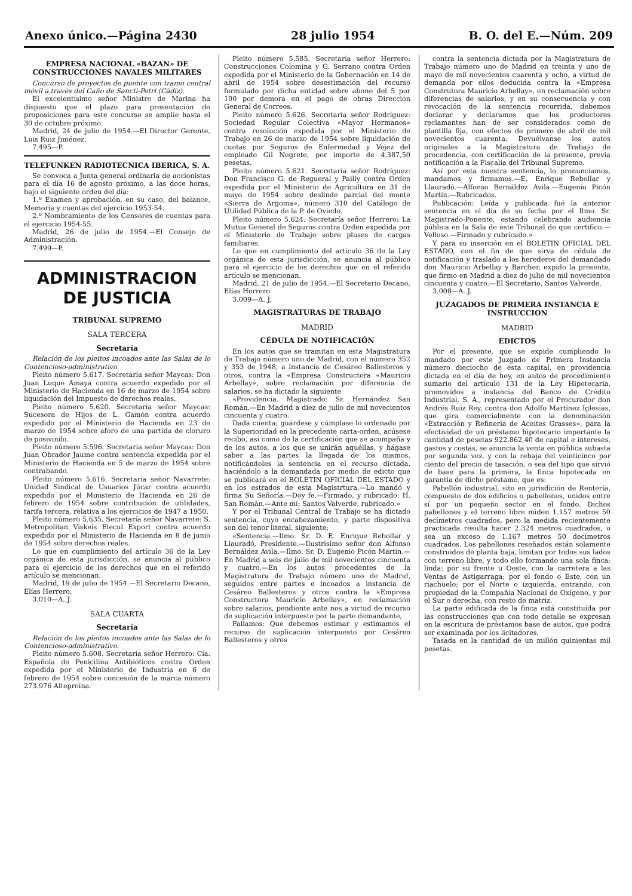Anexo único.—Página 2430 28 julio 1954 B. O. del E.—Núm. 209
EMPRESA NACIONAL «BAZAN» DE CONSTRUCCIONES NAVALES MILITARES
Concurso de proyectos de puente con tramo central móvil a través del Caño de Sancti-Petri (Cádiz).
El excelentísimo señor Ministro de Marina ha dispuesto que el plazo para presentación de proposiciones para este concurso se amplíe hasta el 30 de octubre próximo.
Madrid, 24 de julio de 1954.—El Director Gerente, Luis Ruiz Jiménez.
7.495—P.
TELEFUNKEN RADIOTECNICA IBERICA, S. A.
Se convoca a Junta general ordinaria de accionistas para el día 16 de agosto próximo, a las doce horas, bajo el siguiente orden del día:
1.º Examen y aprobación, en su caso, del balance, Memoria y cuentas del ejercicio 1953-54.
2.º Nombramiento de los Censores de cuentas para el ejercicio 1954-55.
Madrid, 26 de julio de 1954.—El Consejo de Administración.
7.499—P.
ADMINISTRACION DE JUSTICIA
TRIBUNAL SUPREMO
SALA TERCERA
Secretaría
Relación de los pleitos incoados ante las Salas de lo Contencioso-administrativo.
Pleito número 5.617. Secretaría señor Maycas: Don Juan Luque Amaya contra acuerdo expedido por el Ministerio de Hacienda en 16 de marzo de 1954 sobre liquidación del Impuesto de derechos reales.
Pleito número 5.620. Secretaría señor Maycas: Sucesora de Hijos de L. Gamón contra acuerdo expedido por el Ministerio de Hacienda en 23 de marzo de 1954 sobre aforo de una partida de cloruro de posivinilo.
Pleito número 5.596. Secretaría señor Maycas: Don Juan Obrador Jaume contra sentencia expedida por el Ministerio de Hacienda en 5 de marzo de 1954 sobre contrabando.
Pleito número 5.616. Secretaría señor Navarrete: Unidad Sindical de Usuarios Júcar contra acuerdo expedido por el Ministerio de Hacienda en 26 de febrero de 1954 sobre contribución de utilidades, tarifa tercera, relativa a los ejercicios de 1947 a 1950.
Pleito número 5.635. Secretaría señor Navarrete: S. Metropolitan Viskeis Elecul Export contra acuerdo expedido por el Ministerio de Hacienda en 8 de junio de 1954 sobre derechos reales.
Lo que en cumplimiento del artículo 36 de la Ley orgánica de esta jurisdicción, se anuncia al público para el ejercicio de los derechos que en el referido artículo se mencionan.
Madrid, 19 de julio de 1954.—El Secretario Decano, Elías Herrero.
3.010—A. J.
SALA CUARTA
Secretaría
Relación de los pleitos incoados ante las Salas de lo Contencioso-administrativo.
Pleito número 5.608. Secretaría señor Herrero: Cía. Española de Penicilina Antibióticos contra Orden expedida por el Ministerio de Industria en 6 de febrero de 1954 sobre concesión de la marca número 273.976 Alteproína.
Pleito número 5.585. Secretaría señor Herrero: Construcciones Colomina y G. Serrano contra Orden expedida por el Ministerio de la Gobernación en 14 de abril de 1954 sobre desestimación del recurso formulado por dicha entidad sobre abono del 5 por 100 por demora en el pago de obras Dirección General de Correos.
Pleito número 5.626. Secretaría señor Rodríguez: Sociedad Regular Colectiva «Mayor Hermanos» contra resolución expedida por el Ministerio de Trabajo en 26 de marzo de 1954 sobre liquidación de cuotas por Seguros de Enfermedad y Vejez del empleado Gil Negrete, por importe de 4.387,50 pesetas.
Pleito número 5.621. Secretaría señor Rodríguez: Don Francisco G. de Regueral y Pailly contra Orden expedida por el Ministerio de Agricultura en 31 de mayo de 1954 sobre deslinde parcial del monte «Sierra de Argoma», número 310 del Catálogo de Utilidad Pública de la P. de Oviedo.
Pleito número 5.624. Secretaría señor Herrero: La Mutua General de Seguros contra Orden expedida por el Ministerio de Trabajo sobre pluses de cargas familiares.
Lo que en cumplimiento del artículo 36 de la Ley orgánica de esta jurisdicción, se anuncia al público para el ejercicio de los derechos que en el referido artículo se mencionan.
Madrid, 21 de julio de 1954.—El Secretario Decano, Elías Herrero.
3.009—A. J.
MAGISTRATURAS DE TRABAJO
MADRID
CÉDULA DE NOTIFICACIÓN
En los autos que se tramitan en esta Magistratura de Trabajo número uno de Madrid, con el número 352 y 353 de 1948, a instancia de Cesáreo Ballesteros y otros, contra la «Empresa Constructora «Mauricio Arbellay», sobre reclamación por diferencia de salarios, se ha dictado la siguiente
«Providencia. Magistrado: Sr. Hernández San Román.—En Madrid a diez de julio de mil novecientos cincuenta y cuatro.
Dada cuenta; guárdese y cúmplase lo ordenado por la Superioridad en la precedente carta-orden, acúsese recibo, así como de la certificación que se acompaña y de los autos, a los que se unirán aquéllas, y hágase saber a las partes la llegada de los mismos, notificándoles la sentencia en el recurso dictada, haciéndolo a la demandada por medio de edicto que se publicará en el BOLETIN OFICIAL DEL ESTADO y en los estrados de esta Magistrtura.—Lo mandó y firma Su Señoría.—Doy fe.—Firmado, y rubricado: H. San Román.—Ante mí: Santos Valverde, rubricado.»
Y por el Tribunal Central de Trabajo se ha dictado sentencia, cuyo encabezamiento, y parte dispositiva son del tenor literal, siguiente:
«Sentencia.—Ilmo. Sr. D. E. Enrique Rebollar y Llauradó, Presidente.—Ilustrísimo señor don Alfonso Bernáldez Avila.—Ilmo. Sr. D. Eugenio Picón Martín.—En Madrid a seis de julio de mil novecientos cincuenta y cuatro.—En los autos procedentes de la Magistratura de Trabajo número uno de Madrid, seguidos entre partes e incoados a instancia de Cesáreo Ballesteros y otros contra la «Empresa Constructora Mauricio Arbellay», en reclamación sobre salarios, pendiente ante nos a virtud de recurso de suplicación interpuesto por la parte demandante,
Fallamos: Que debemos estimar y estimamos el recurso de suplicación interpuesto por Cesáreo Ballesteros y otros
contra la sentencia dictada por la Magistratura de Trabajo número uno de Madrid en treinta y uno de mayo de mil novecientos cuarenta y ocho, a virtud de demanda por ellos deducida contra la «Empresa Construtora Mauricio Arbellay», en reclamación sobre diferencias de salarios, y en su consecuencia y con revocación de la sentencia recurrida, debemos declarar y declaramos que los productores reclamantes han de ser considerados como de plantilla fija, con efectos de primero de abril de mil novecientos cuarenta. Devuélvanse los autos originales a la Magistratura de Trabajo de procedencia, con certificación de la presente, previa notificación a la Fiscalía del Tribunal Supremo.
Así por esta nuestra sentencia, lo pronunciamos, mandamos y firmamos.—E. Enrique Rebollar y Llauradó.—Alfonso Bernáldez Avila.—Eugenio Picón Martín.—Rubricados.
Publicación: Leída y publicada fué la anterior sentencia en el día de su fecha por el Ilmo. Sr. Magistrado-Ponente, estando celebrando audiencia pública en la Sala de este Tribunal de que certifico.—Velloso.—Firmado y rubricado.»
Y para su inserción en el BOLETIN OFICIAL DEL ESTADO, con el fin de que sirva de cédula de notificación y traslado a los herederos del demandado don Mauricio Arbellay y Barcher, expido la presente, que firmo en Madrid a diez de julio de mil novecientos cincuenta y cuatro.—El Secretario, Santos Valverde.
3.008—A. J.
JUZAGADOS DE PRIMERA INSTANCIA E INSTRUCCION
MADRID
EDICTOS
Por el presente, que se expide cumpliendo lo mandado por este Juzgado de Primera Instancia número dieciocho de esta capital, en providencia dictada en el día de hoy, en autos de procedimiento sumario del artículo 131 de la Ley Hipotecaria, promovidos a instancia del Banco de Crédito Industrial, S. A., representado por el Procurador don Andrés Ruiz Rey, contra don Adolfo Martínez Iglesias, que gira comercialmente con la denominación «Extracción y Refinería de Aceites Grasses», para la efectividad de un préstamo hipotecario importante la cantidad de pesetas 922.862,40 de capital e intereses, gastos y costas, se anuncia la venta en pública subasta por segunda vez, y con la rebaja del veinticinco por ciento del precio de tasación, o sea del tipo que sirvió de base para la primera, la finca hipotecada en garantía de dicho préstamo, que es:
Pabellón industrial, sito en jurisdición de Rentería, compuesto de dos edificios o pabellones, unidos entre sí por un pequeño sector en el fondo. Dichos pabellones y el terreno libre miden 1.157 metros 50 decímetros cuadrados, pero la medida recientemente practicada resulta hacer 2.324 metros cuadrados, o sea un exceso de 1.167 metros 50 decímetros cuadrados. Los pabellones reseñados están solamente construidos de planta baja, limitan por todos sus lados con terreno libre, y todo ello formando una sola finca; linda: por su frente u Oeste, con la carretera a las Ventas de Astigarraga; por el fondo o Este, con un riachuelo; por el Norte o izquierda, entrando, con propiedad de la Compañía Nacional de Oxígeno, y por el Sur o derecha, con resto de matriz.
La parte edificada de la finca está constituída por las construcciones que con todo detalle se expresan en la escritura de préstamos base de autos, que podrá ser examinada por los licitadores.
Tasada en la cantidad de un millón quinientas mil pesetas.